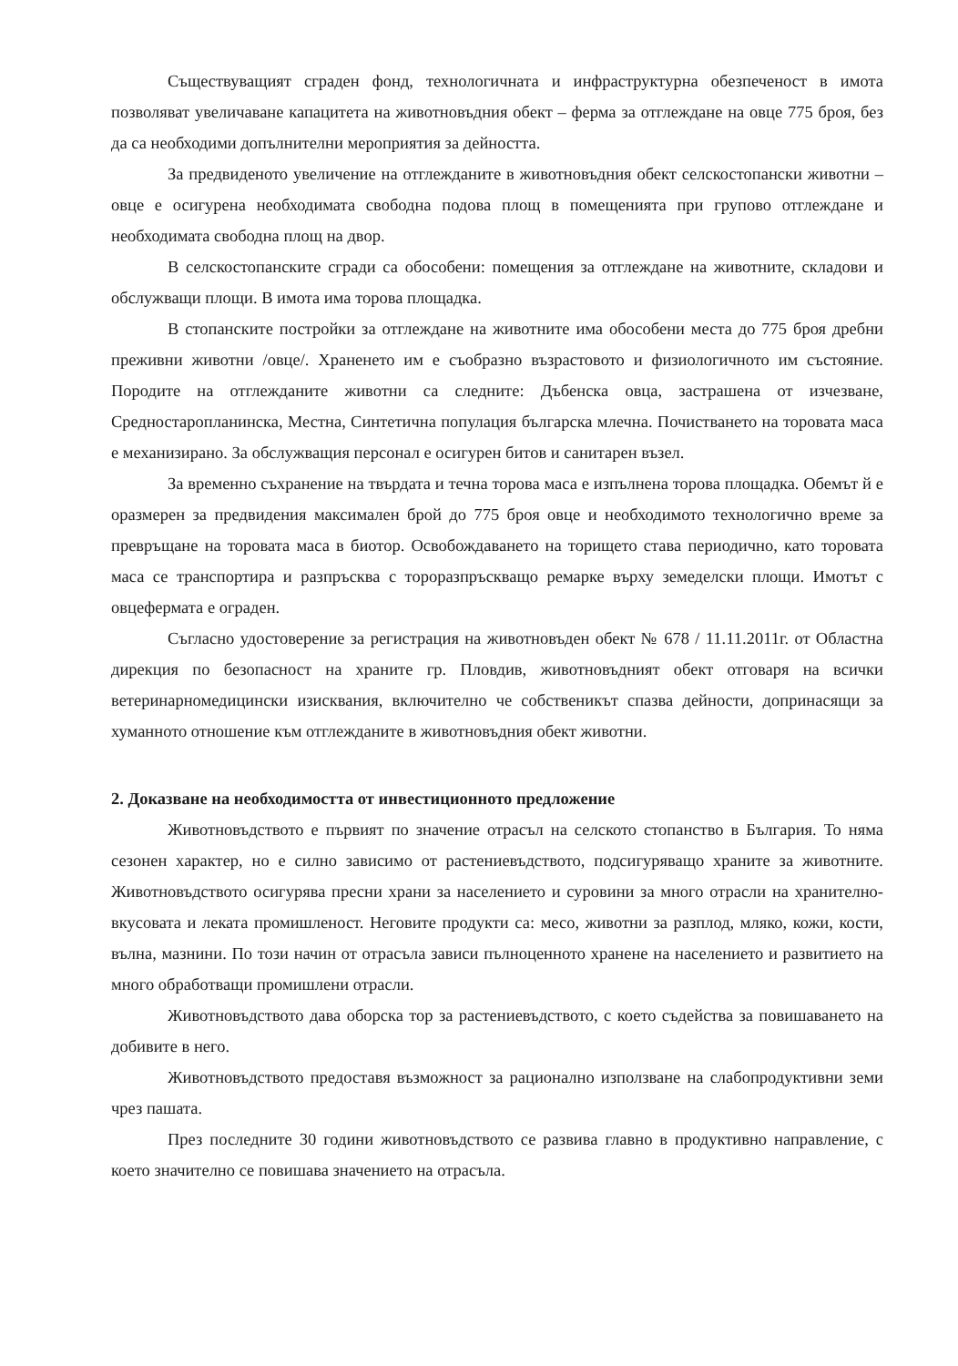Съществуващият сграден фонд, технологичната и инфраструктурна обезпеченост в имота позволяват увеличаване капацитета на животновъдния обект – ферма за отглеждане на овце 775 броя, без да са необходими допълнителни мероприятия за дейността.
За предвиденото увеличение на отглежданите в животновъдния обект селскостопански животни – овце е осигурена необходимата свободна подова площ в помещенията при групово отглеждане и необходимата свободна площ на двор.
В селскостопанските сгради са обособени: помещения за отглеждане на животните, складови и обслужващи площи. В имота има торова площадка.
В стопанските постройки за отглеждане на животните има обособени места до 775 броя дребни преживни животни /овце/. Храненето им е съобразно възрастовото и физиологичното им състояние. Породите на отглежданите животни са следните: Дъбенска овца, застрашена от изчезване, Средностаропланинска, Местна, Синтетична популация българска млечна. Почистването на торовата маса е механизирано. За обслужващия персонал е осигурен битов и санитарен възел.
За временно съхранение на твърдата и течна торова маса е изпълнена торова площадка. Обемът й е оразмерен за предвидения максимален брой до 775 броя овце и необходимото технологично време за превръщане на торовата маса в биотор. Освобождаването на торището става периодично, като торовата маса се транспортира и разпръсква с тороразпръскващо ремарке върху земеделски площи. Имотът с овцефермата е ограден.
Съгласно удостоверение за регистрация на животновъден обект № 678 / 11.11.2011г. от Областна дирекция по безопасност на храните гр. Пловдив, животновъдният обект отговаря на всички ветеринарномедицински изисквания, включително че собственикът спазва дейности, допринасящи за хуманното отношение към отглежданите в животновъдния обект животни.
2. Доказване на необходимостта от инвестиционното предложение
Животновъдството е първият по значение отрасъл на селското стопанство в България. То няма сезонен характер, но е силно зависимо от растениевъдството, подсигуряващо храните за животните. Животновъдството осигурява пресни храни за населението и суровини за много отрасли на хранително-вкусовата и леката промишленост. Неговите продукти са: месо, животни за разплод, мляко, кожи, кости, вълна, мазнини. По този начин от отрасъла зависи пълноценното хранене на населението и развитието на много обработващи промишлени отрасли.
Животновъдството дава оборска тор за растениевъдството, с което съдейства за повишаването на добивите в него.
Животновъдството предоставя възможност за рационално използване на слабопродуктивни земи чрез пашата.
През последните 30 години животновъдството се развива главно в продуктивно направление, с което значително се повишава значението на отрасъла.